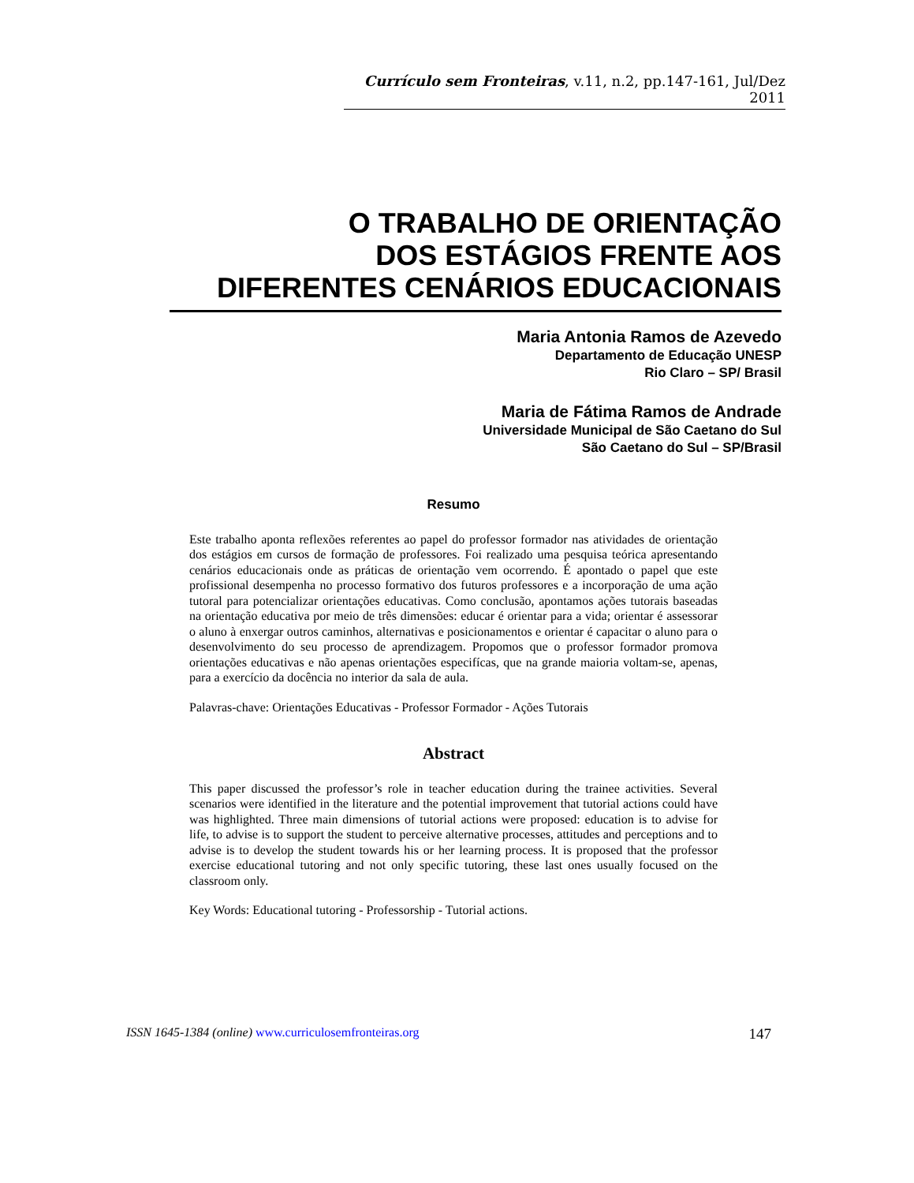Currículo sem Fronteiras, v.11, n.2, pp.147-161, Jul/Dez 2011
O TRABALHO DE ORIENTAÇÃO
DOS ESTÁGIOS FRENTE AOS
DIFERENTES CENÁRIOS EDUCACIONAIS
Maria Antonia Ramos de Azevedo
Departamento de Educação UNESP
Rio Claro – SP/ Brasil
Maria de Fátima Ramos de Andrade
Universidade Municipal de São Caetano do Sul
São Caetano do Sul – SP/Brasil
Resumo
Este trabalho aponta reflexões referentes ao papel do professor formador nas atividades de orientação dos estágios em cursos de formação de professores. Foi realizado uma pesquisa teórica apresentando cenários educacionais onde as práticas de orientação vem ocorrendo. É apontado o papel que este profissional desempenha no processo formativo dos futuros professores e a incorporação de uma ação tutoral para potencializar orientações educativas. Como conclusão, apontamos ações tutorais baseadas na orientação educativa por meio de três dimensões: educar é orientar para a vida; orientar é assessorar o aluno à enxergar outros caminhos, alternativas e posicionamentos e orientar é capacitar o aluno para o desenvolvimento do seu processo de aprendizagem. Propomos que o professor formador promova orientações educativas e não apenas orientações especifícas, que na grande maioria voltam-se, apenas, para a exercício da docência no interior da sala de aula.
Palavras-chave: Orientações Educativas - Professor Formador - Ações Tutorais
Abstract
This paper discussed the professor’s role in teacher education during the trainee activities. Several scenarios were identified in the literature and the potential improvement that tutorial actions could have was highlighted. Three main dimensions of tutorial actions were proposed: education is to advise for life, to advise is to support the student to perceive alternative processes, attitudes and perceptions and to advise is to develop the student towards his or her learning process. It is proposed that the professor exercise educational tutoring and not only specific tutoring, these last ones usually focused on the classroom only.
Key Words: Educational tutoring - Professorship - Tutorial actions.
ISSN 1645-1384 (online) www.curriculosemfronteiras.org 147